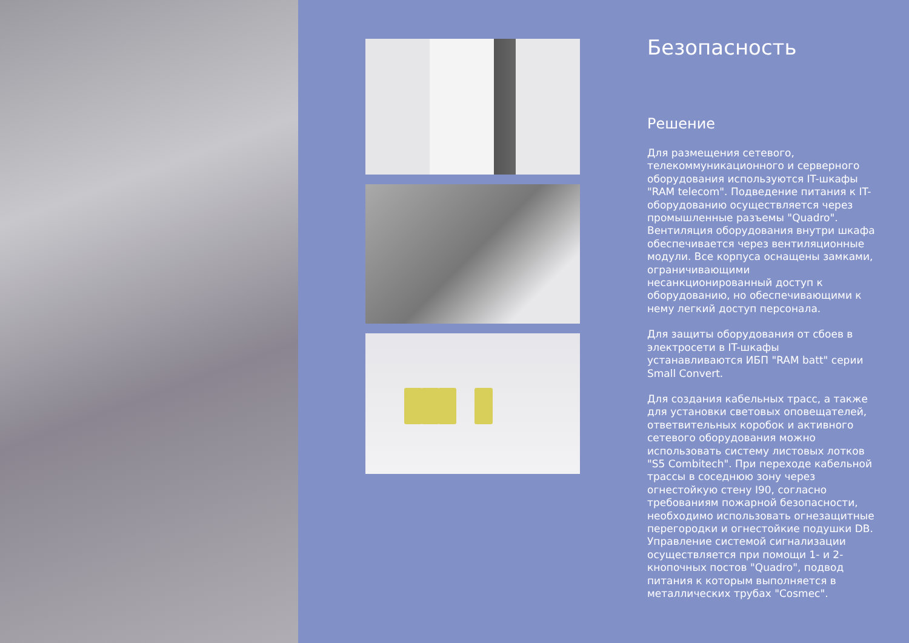Безопасность
Решение
Для размещения сетевого, телекоммуникационного и серверного оборудования используются IT-шкафы "RAM telecom". Подведение питания к IT-оборудованию осуществляется через промышленные разъемы "Quadro". Вентиляция оборудования внутри шкафа обеспечивается через вентиляционные модули. Все корпуса оснащены замками, ограничивающими несанкционированный доступ к оборудованию, но обеспечивающими к нему легкий доступ персонала.
Для защиты оборудования от сбоев в электросети в IT-шкафы устанавливаются ИБП "RAM batt" серии Small Convert.
Для создания кабельных трасс, а также для установки световых оповещателей, ответвительных коробок и активного сетевого оборудования можно использовать систему листовых лотков "S5 Combitech". При переходе кабельной трассы в соседнюю зону через огнестойкую стену I90, согласно требованиям пожарной безопасности, необходимо использовать огнезащитные перегородки и огнестойкие подушки DB. Управление системой сигнализации осуществляется при помощи 1- и 2-кнопочных постов "Quadro", подвод питания к которым выполняется в металлических трубах "Cosmec".